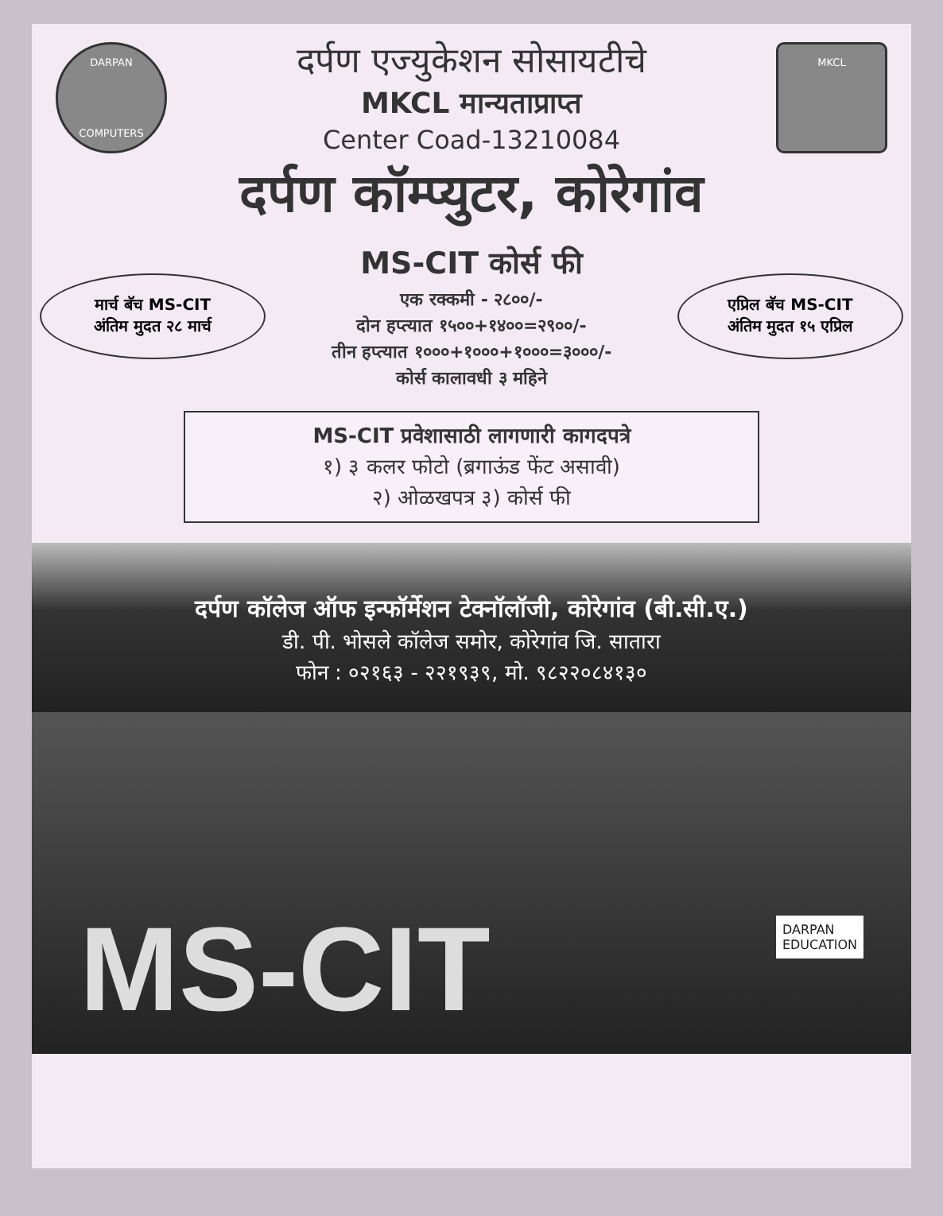DARPAN
COMPUTERS
दर्पण एज्युकेशन सोसायटीचे
MKCL मान्यताप्राप्त
Center Coad-13210084
MKCL
दर्पण कॉम्प्युटर, कोरेगांव
मार्च बॅच MS-CIT
अंतिम मुदत २८ मार्च
MS-CIT कोर्स फी
एक रक्कमी - २८००/-
दोन हप्त्यात १५००+१४००=२९००/-
तीन हप्त्यात १०००+१०००+१०००=३०००/-
कोर्स कालावधी ३ महिने
एप्रिल बॅच MS-CIT
अंतिम मुदत १५ एप्रिल
MS-CIT प्रवेशासाठी लागणारी कागदपत्रे
१) ३ कलर फोटो (ब्रगाऊंड फेंट असावी)
२) ओळखपत्र ३) कोर्स फी
दर्पण कॉलेज ऑफ इन्फॉर्मेशन टेक्नॉलॉजी, कोरेगांव (बी.सी.ए.)
डी. पी. भोसले कॉलेज समोर, कोरेगांव जि. सातारा
फोन : ०२१६३ - २२१९३९, मो. ९८२२०८४१३०
MS-CIT
DARPAN
EDUCATION